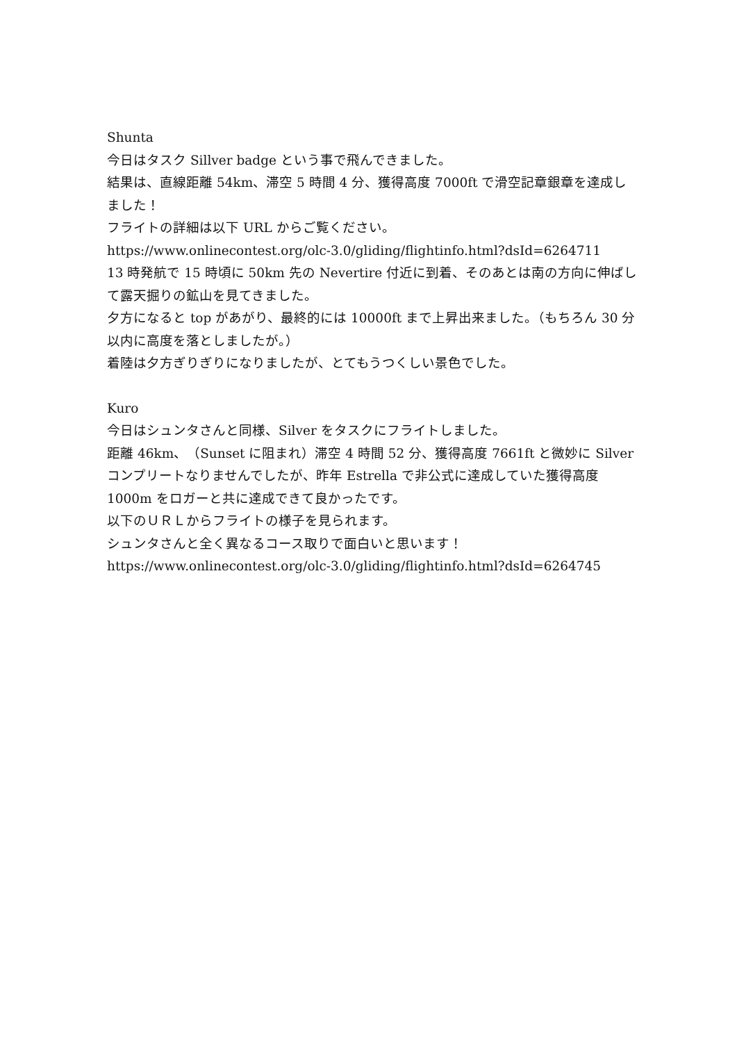Shunta
今日はタスク Sillver badge という事で飛んできました。
結果は、直線距離 54km、滞空 5 時間 4 分、獲得高度 7000ft で滑空記章銀章を達成しました！
フライトの詳細は以下 URL からご覧ください。
https://www.onlinecontest.org/olc-3.0/gliding/flightinfo.html?dsId=6264711
13 時発航で 15 時頃に 50km 先の Nevertire 付近に到着、そのあとは南の方向に伸ばして露天掘りの鉱山を見てきました。
夕方になると top があがり、最終的には 10000ft まで上昇出来ました。（もちろん 30 分以内に高度を落としましたが。）
着陸は夕方ぎりぎりになりましたが、とてもうつくしい景色でした。
Kuro
今日はシュンタさんと同様、Silver をタスクにフライトしました。
距離 46km、（Sunset に阻まれ）滞空 4 時間 52 分、獲得高度 7661ft と微妙に Silver コンプリートなりませんでしたが、昨年 Estrella で非公式に達成していた獲得高度 1000m をロガーと共に達成できて良かったです。
以下のＵＲＬからフライトの様子を見られます。
シュンタさんと全く異なるコース取りで面白いと思います！
https://www.onlinecontest.org/olc-3.0/gliding/flightinfo.html?dsId=6264745